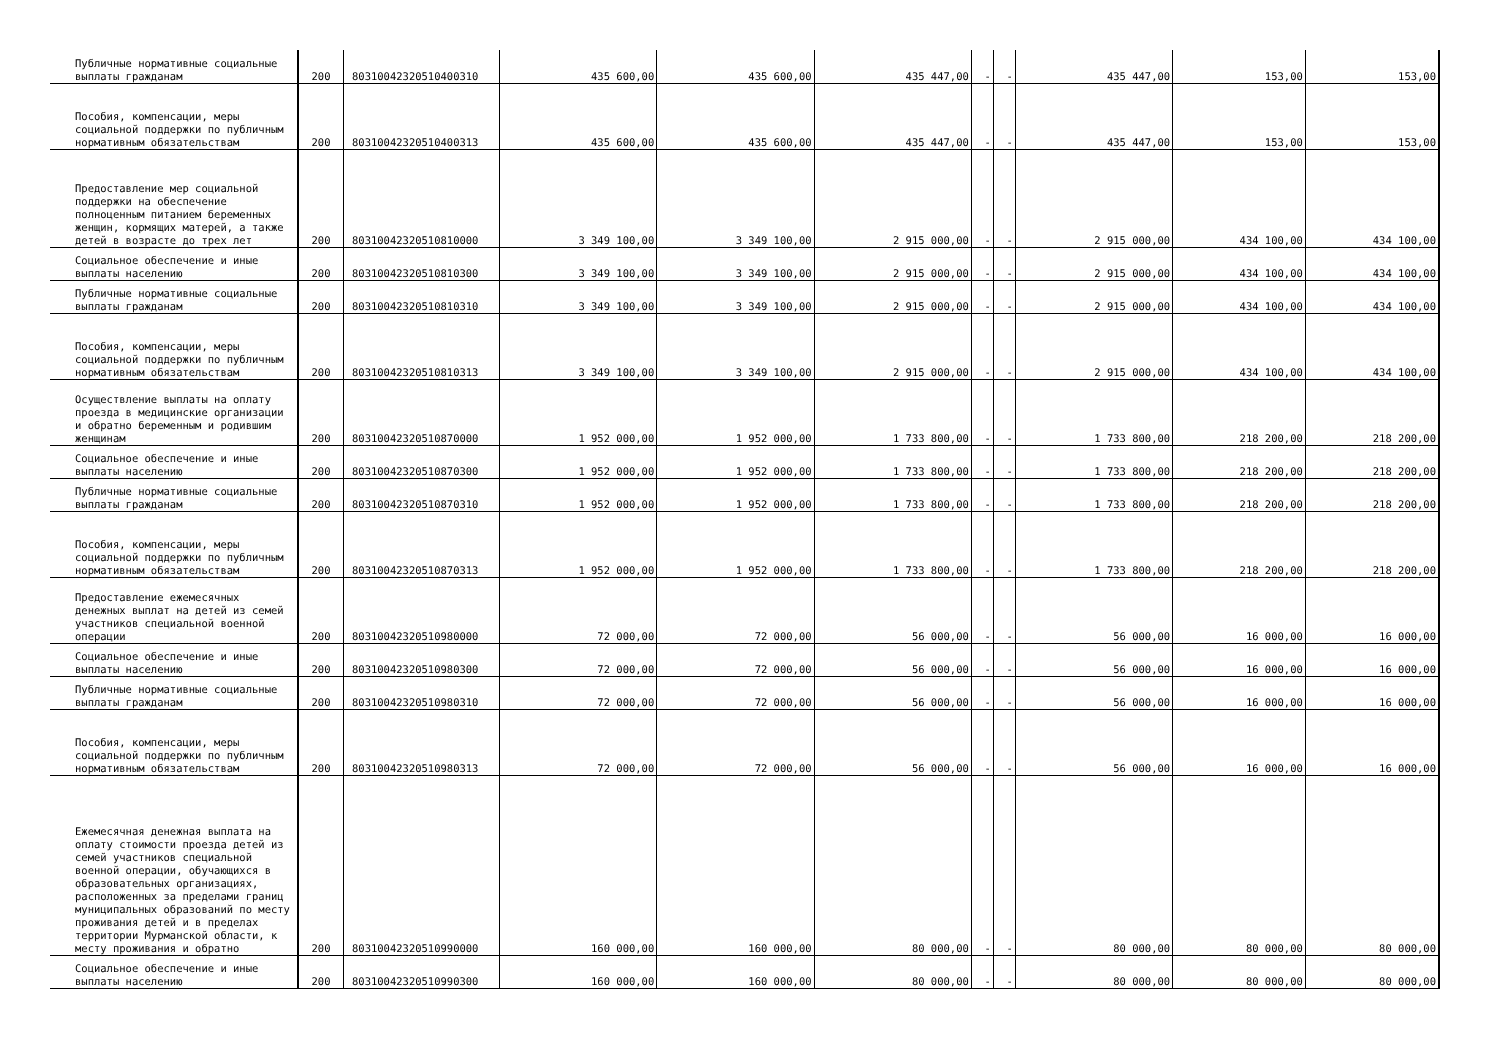| Публичные нормативные социальные выплаты гражданам | 200 | 80310042320510400310 | 435 600,00 | 435 600,00 | 435 447,00 | - | - | 435 447,00 | 153,00 | 153,00 |
| Пособия, компенсации, меры социальной поддержки по публичным нормативным обязательствам | 200 | 80310042320510400313 | 435 600,00 | 435 600,00 | 435 447,00 | - | - | 435 447,00 | 153,00 | 153,00 |
| Предоставление мер социальной поддержки на обеспечение полноценным питанием беременных женщин, кормящих матерей, а также детей в возрасте до трех лет | 200 | 80310042320510810000 | 3 349 100,00 | 3 349 100,00 | 2 915 000,00 | - | - | 2 915 000,00 | 434 100,00 | 434 100,00 |
| Социальное обеспечение и иные выплаты населению | 200 | 80310042320510810300 | 3 349 100,00 | 3 349 100,00 | 2 915 000,00 | - | - | 2 915 000,00 | 434 100,00 | 434 100,00 |
| Публичные нормативные социальные выплаты гражданам | 200 | 80310042320510810310 | 3 349 100,00 | 3 349 100,00 | 2 915 000,00 | - | - | 2 915 000,00 | 434 100,00 | 434 100,00 |
| Пособия, компенсации, меры социальной поддержки по публичным нормативным обязательствам | 200 | 80310042320510810313 | 3 349 100,00 | 3 349 100,00 | 2 915 000,00 | - | - | 2 915 000,00 | 434 100,00 | 434 100,00 |
| Осуществление выплаты на оплату проезда в медицинские организации и обратно беременным и родившим женщинам | 200 | 80310042320510870000 | 1 952 000,00 | 1 952 000,00 | 1 733 800,00 | - | - | 1 733 800,00 | 218 200,00 | 218 200,00 |
| Социальное обеспечение и иные выплаты населению | 200 | 80310042320510870300 | 1 952 000,00 | 1 952 000,00 | 1 733 800,00 | - | - | 1 733 800,00 | 218 200,00 | 218 200,00 |
| Публичные нормативные социальные выплаты гражданам | 200 | 80310042320510870310 | 1 952 000,00 | 1 952 000,00 | 1 733 800,00 | - | - | 1 733 800,00 | 218 200,00 | 218 200,00 |
| Пособия, компенсации, меры социальной поддержки по публичным нормативным обязательствам | 200 | 80310042320510870313 | 1 952 000,00 | 1 952 000,00 | 1 733 800,00 | - | - | 1 733 800,00 | 218 200,00 | 218 200,00 |
| Предоставление ежемесячных денежных выплат на детей из семей участников специальной военной операции | 200 | 80310042320510980000 | 72 000,00 | 72 000,00 | 56 000,00 | - | - | 56 000,00 | 16 000,00 | 16 000,00 |
| Социальное обеспечение и иные выплаты населению | 200 | 80310042320510980300 | 72 000,00 | 72 000,00 | 56 000,00 | - | - | 56 000,00 | 16 000,00 | 16 000,00 |
| Публичные нормативные социальные выплаты гражданам | 200 | 80310042320510980310 | 72 000,00 | 72 000,00 | 56 000,00 | - | - | 56 000,00 | 16 000,00 | 16 000,00 |
| Пособия, компенсации, меры социальной поддержки по публичным нормативным обязательствам | 200 | 80310042320510980313 | 72 000,00 | 72 000,00 | 56 000,00 | - | - | 56 000,00 | 16 000,00 | 16 000,00 |
| Ежемесячная денежная выплата на оплату стоимости проезда детей из семей участников специальной военной операции, обучающихся в образовательных организациях, расположенных за пределами границ муниципальных образований по месту проживания детей и в пределах территории Мурманской области, к месту проживания и обратно | 200 | 80310042320510990000 | 160 000,00 | 160 000,00 | 80 000,00 | - | - | 80 000,00 | 80 000,00 | 80 000,00 |
| Социальное обеспечение и иные выплаты населению | 200 | 80310042320510990300 | 160 000,00 | 160 000,00 | 80 000,00 | - | - | 80 000,00 | 80 000,00 | 80 000,00 |